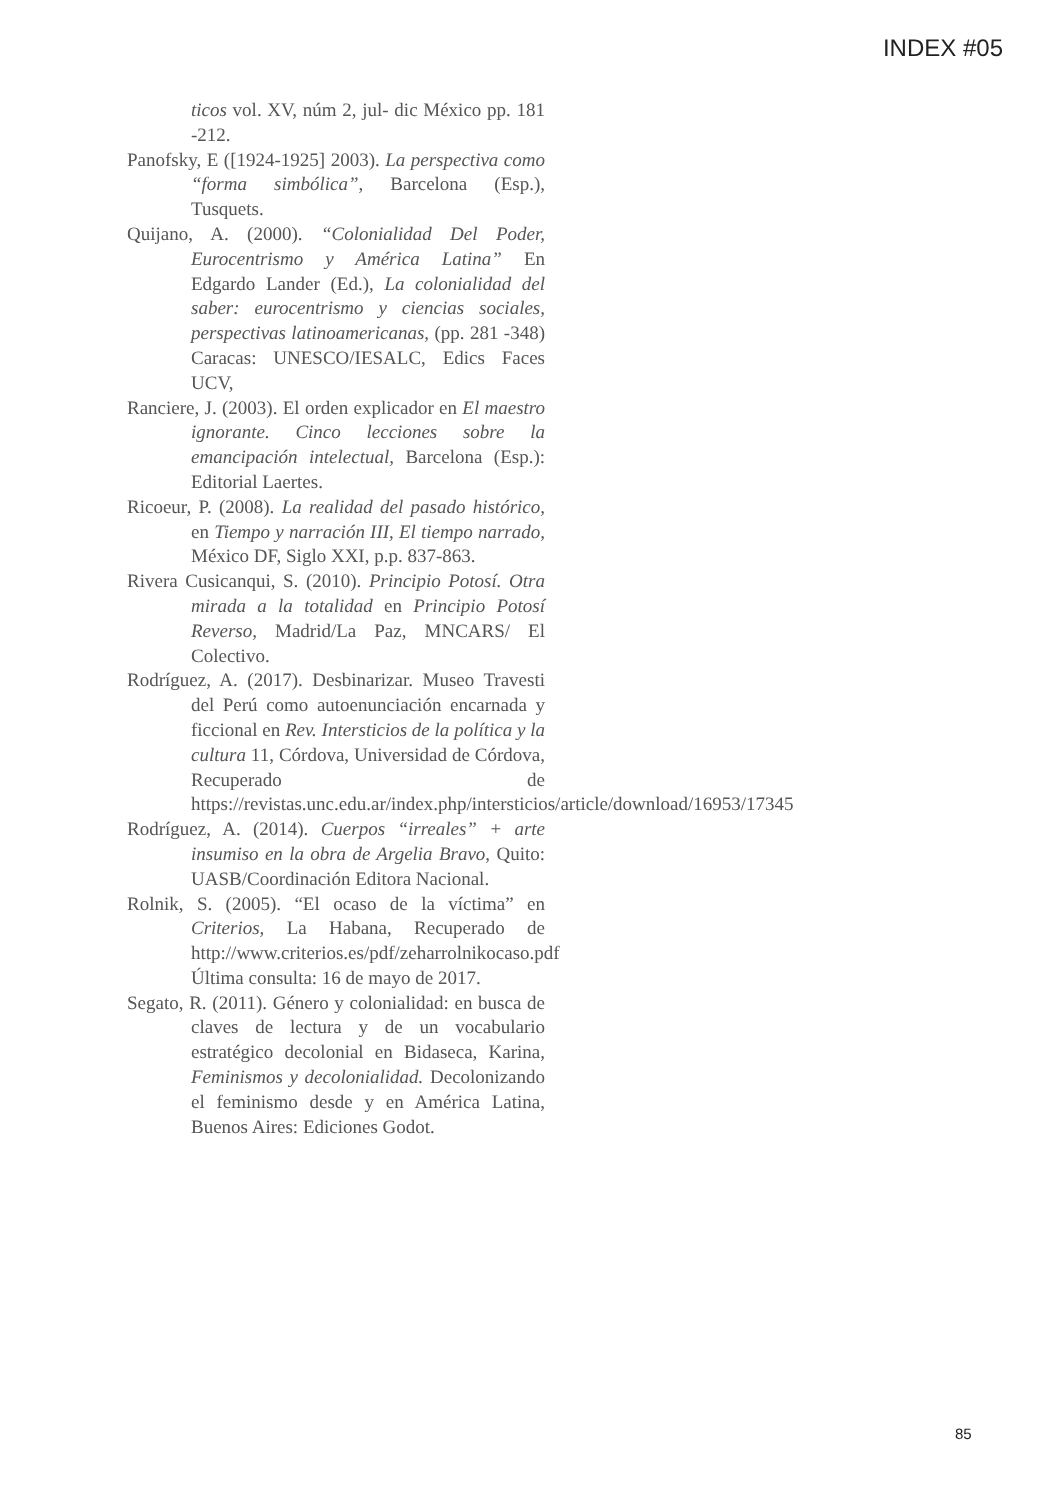INDEX #05
ticos vol. XV, núm 2, jul- dic México pp. 181 -212.
Panofsky, E ([1924-1925] 2003). La perspectiva como “forma simbólica”, Barcelona (Esp.), Tusquets.
Quijano, A. (2000). “Colonialidad Del Poder, Eurocentrismo y América Latina” En Edgardo Lander (Ed.), La colonialidad del saber: eurocentrismo y ciencias sociales, perspectivas latinoamericanas, (pp. 281 -348) Caracas: UNESCO/IESALC, Edics Faces UCV,
Ranciere, J. (2003). El orden explicador en El maestro ignorante. Cinco lecciones sobre la emancipación intelectual, Barcelona (Esp.): Editorial Laertes.
Ricoeur, P. (2008). La realidad del pasado histórico, en Tiempo y narración III, El tiempo narrado, México DF, Siglo XXI, p.p. 837-863.
Rivera Cusicanqui, S. (2010). Principio Potosí. Otra mirada a la totalidad en Principio Potosí Reverso, Madrid/La Paz, MNCARS/ El Colectivo.
Rodríguez, A. (2017). Desbinarizar. Museo Travesti del Perú como autoenunciación encarnada y ficcional en Rev. Intersticios de la política y la cultura 11, Córdova, Universidad de Córdova, Recuperado de https://revistas.unc.edu.ar/index.php/intersticios/article/download/16953/17345
Rodríguez, A. (2014). Cuerpos “irreales” + arte insumiso en la obra de Argelia Bravo, Quito: UASB/Coordinación Editora Nacional.
Rolnik, S. (2005). “El ocaso de la víctima” en Criterios, La Habana, Recuperado de http://www.criterios.es/pdf/zeharrolnikocaso.pdf Última consulta: 16 de mayo de 2017.
Segato, R. (2011). Género y colonialidad: en busca de claves de lectura y de un vocabulario estratégico decolonial en Bidaseca, Karina, Feminismos y decolonialidad. Decolonizando el feminismo desde y en América Latina, Buenos Aires: Ediciones Godot.
85